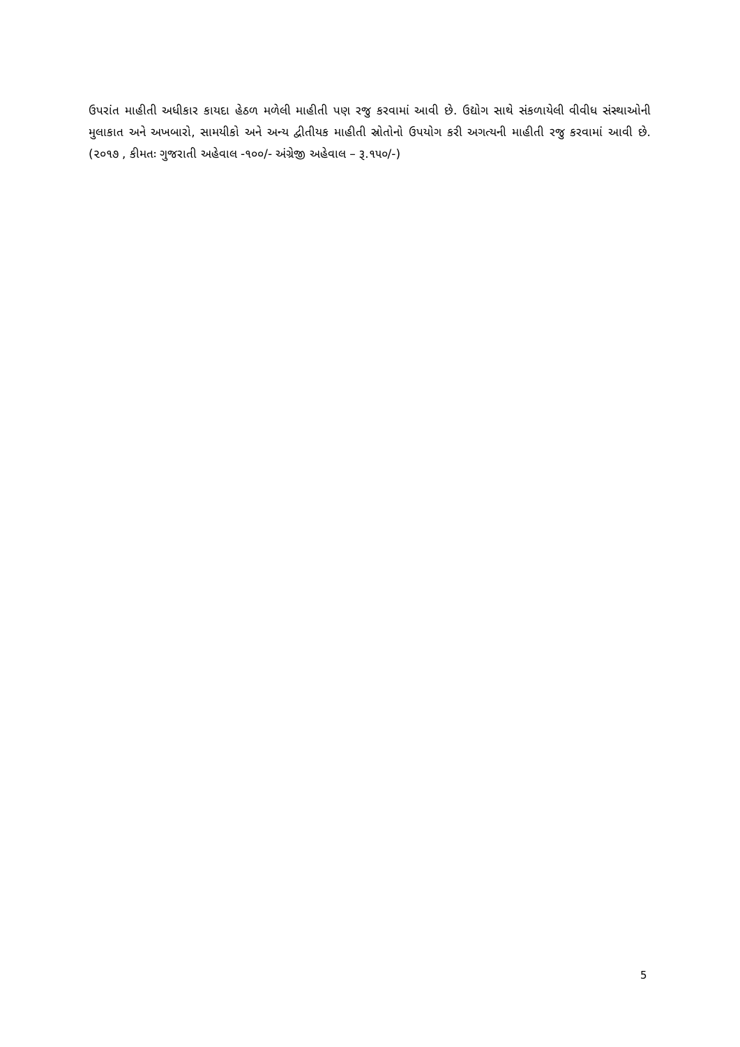ઉપરાંત માહીતી અધીકાર કાયદા હેઠળ મળેલી માહીતી પણ રજુ કરવામાં આવી છે. ઉદ્યોગ સાથે સંકળાયેલી વીવીધ સંસ્થાઓની મુલાકાત અને અખબારો, સામયીકો અને અન્ય દ્વીતીયક માહીતી સ્રોતોનો ઉપયોગ કરી અગત્યની માહીતી રજુ કરવામાં આવી છે. (૨૦૧૭ , કીમતઃ ગુજરાતી અહેવાલ -૧૦૦/- અંગ્રેજી અહેવાલ – રૂ.૧૫૦/-)
5